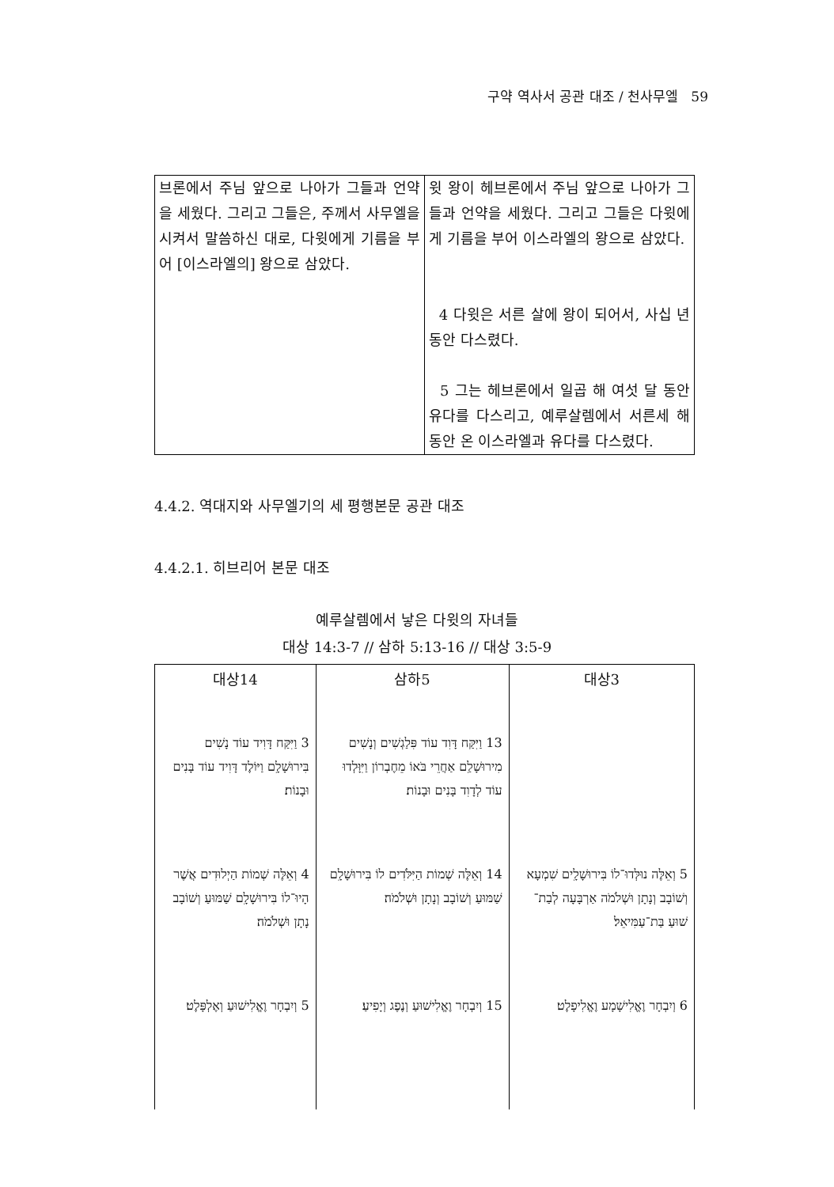구약 역사서 공관 대조 / 천사무엘 59
| 브론에서 주님 앞으로 나아가 그들과 언약을 세웠다. 그리고 그들은, 주께서 사무엘을 시켜서 말씀하신 대로, 다윗에게 기름을 부어 [이스라엘의] 왕으로 삼았다. | 윗 왕이 헤브론에서 주님 앞으로 나아가 그들과 언약을 세웠다. 그리고 그들은 다윗에게 기름을 부어 이스라엘의 왕으로 삼았다. 4 다윗은 서른 살에 왕이 되어서, 사십 년 동안 다스렸다. 5 그는 헤브론에서 일곱 해 여섯 달 동안 유다를 다스리고, 예루살렘에서 서른세 해 동안 온 이스라엘과 유다를 다스렸다. |
4.4.2. 역대지와 사무엘기의 세 평행본문 공관 대조
4.4.2.1. 히브리어 본문 대조
예루살렘에서 낳은 다윗의 자녀들
대상 14:3-7 // 삼하 5:13-16 // 대상 3:5-9
| 대상14 | 삼하5 | 대상3 |
| --- | --- | --- |
| 3 וַיִּקַּח דָּוִיד עוֹד נָשִׁים בִּירוּשָׁלָ͏ִם וַיּוֹלֶד דָּוִיד עוֹד בָּנִים וּבָנוֹת׃ | 13 וַיִּקַּח דָּוִד עוֹד פִּלַגְשִׁים וְנָשִׁים מִירוּשָׁלַ͏ִם אַחֲרֵי בֹּאוֹ מֵחֶבְרוֹן וַיִּוָּלְדוּ עוֹד לְדָוִד בָּנִים וּבָנוֹת׃ | |
| 4 וְאֵלֶּה שְׁמוֹת הַיְלוּדִים אֲשֶׁר הָיוּ־לוֹ בִּירוּשָׁלָ͏ִם שַׁמּוּעַ וְשׁוֹבָב נָתָן וּשְׁלֹמֹה׃ | 14 וְאֵלֶּה שְׁמוֹת הַיִּלֹּדִים לוֹ בִּירוּשָׁלָ͏ִם שַׁמּוּעַ וְשׁוֹבָב וְנָתָן וּשְׁלֹמֹה׃ | 5 וְאֵלֶּה נוּלְּדוּ־לוֹ בִּירוּשָׁלָ͏ִים שִׁמְעָא וְשׁוֹבָב וְנָתָן וּשְׁלֹמֹה אַרְבָּעָה לְבַת־שׁוּעַ בַּת־עַמִּיאֵל׃ |
| 5 וְיִבְחָר וֶאֱלִישׁוּעַ וְאֶלְפָּלֶט׃ | 15 וְיִבְחָר וֶאֱלִישׁוּעַ וְנֶפֶג וְיָפִיעַ׃ | 6 וְיִבְחָר וֶאֱלִישָׁמָע וֶאֱלִיפָלֶט׃ |